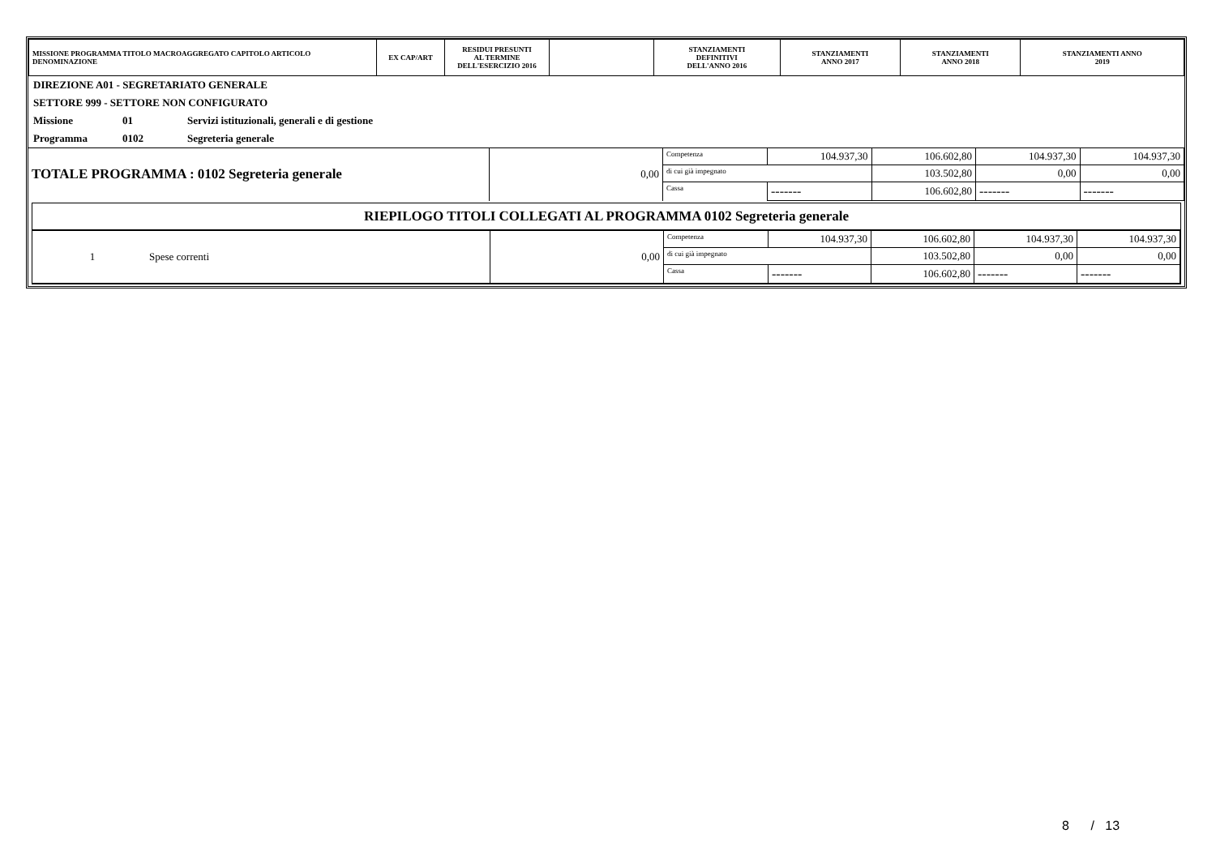| MISSIONE PROGRAMMA TITOLO MACROAGGREGATO CAPITOLO ARTICOLO DENOMINAZIONE | EX CAP/ART | RESIDUI PRESUNTI AL TERMINE DELL'ESERCIZIO 2016 | | STANZIAMENTI DEFINITIVI DELL'ANNO 2016 | STANZIAMENTI ANNO 2017 | STANZIAMENTI ANNO 2018 | STANZIAMENTI ANNO 2019 |
| --- | --- | --- | --- | --- | --- | --- | --- |
DIREZIONE A01 - SEGRETARIATO GENERALE
SETTORE 999 - SETTORE NON CONFIGURATO
Missione 01 Servizi istituzionali, generali e di gestione
Programma 0102 Segreteria generale
| TOTALE PROGRAMMA : 0102 Segreteria generale | 0,00 | Competenza | 104.937,30 | 106.602,80 | 104.937,30 | 104.937,30 |
| | | di cui già impegnato | | 103.502,80 | 0,00 | 0,00 |
| | | Cassa | ------- | 106.602,80 | ------- | ------- |
RIEPILOGO TITOLI COLLEGATI AL PROGRAMMA 0102 Segreteria generale
| 1 Spese correnti | 0,00 | Competenza | 104.937,30 | 106.602,80 | 104.937,30 | 104.937,30 |
| | | di cui già impegnato | | 103.502,80 | 0,00 | 0,00 |
| | | Cassa | ------- | 106.602,80 | ------- | ------- |
8 / 13